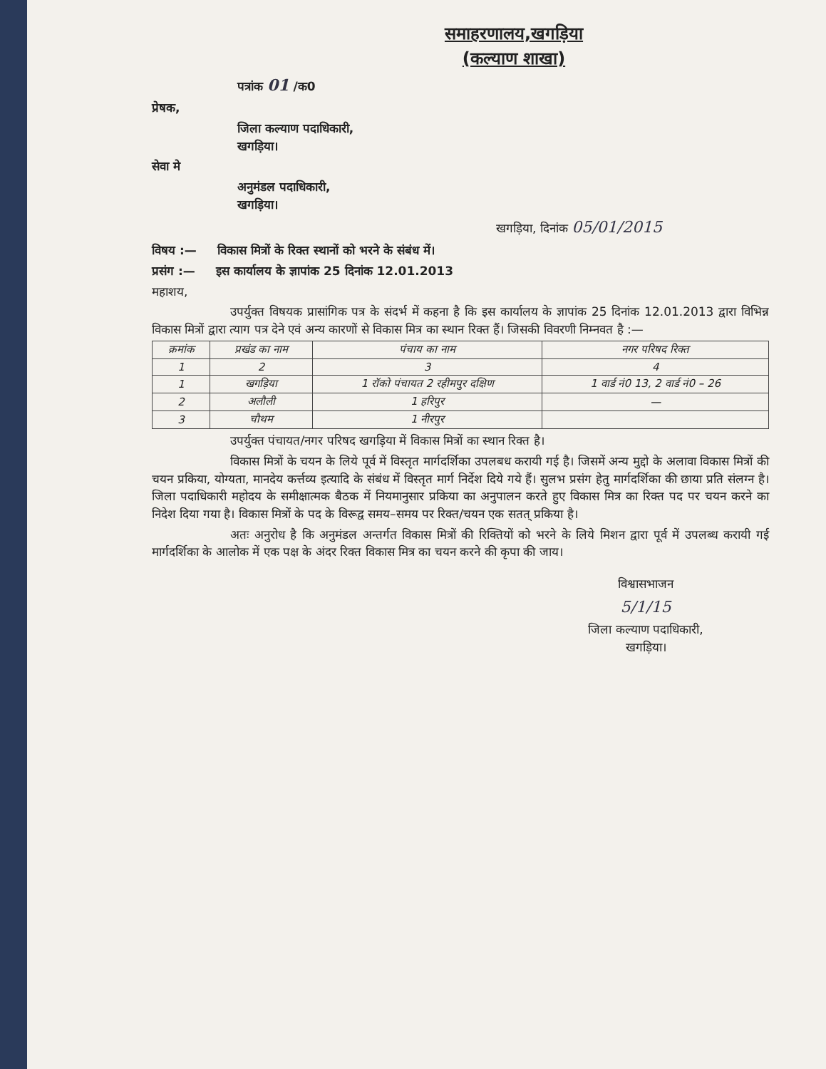समाहरणालय,खगड़िया
(कल्याण शाखा)
पत्रांक 01 /क0
प्रेषक,
जिला कल्याण पदाधिकारी,
खगड़िया।
सेवा मे
अनुमंडल पदाधिकारी,
खगड़िया।
खगड़िया, दिनांक 05/01/2015
विषय :— विकास मित्रों के रिक्त स्थानों को भरने के संबंध में।
प्रसंग :— इस कार्यालय के ज्ञापांक 25 दिनांक 12.01.2013
महाशय,
उपर्युक्त विषयक प्रासांगिक पत्र के संदर्भ में कहना है कि इस कार्यालय के ज्ञापांक 25 दिनांक 12.01.2013 द्वारा विभिन्न विकास मित्रों द्वारा त्याग पत्र देने एवं अन्य कारणों से विकास मित्र का स्थान रिक्त हैं। जिसकी विवरणी निम्नवत है :—
| क्रमांक | प्रखंड का नाम | पंचाय का नाम | नगर परिषद रिक्त |
| --- | --- | --- | --- |
| 1 | 2 | 3 | 4 |
| 1 | खगड़िया | 1 रॉको पंचायत 2 रहीमपुर दक्षिण | 1 वार्ड नं0 13, 2 वार्ड नं0 – 26 |
| 2 | अलौली | 1 हरिपुर | — |
| 3 | चौथम | 1 नीरपुर | |
उपर्युक्त पंचायत/नगर परिषद खगड़िया में विकास मित्रों का स्थान रिक्त है।
विकास मित्रों के चयन के लिये पूर्व में विस्तृत मार्गदर्शिका उपलबध करायी गई है। जिसमें अन्य मुद्दो के अलावा विकास मित्रों की चयन प्रकिया, योग्यता, मानदेय कर्त्तव्य इत्यादि के संबंध में विस्तृत मार्ग निर्देश दिये गये हैं। सुलभ प्रसंग हेतु मार्गदर्शिका की छाया प्रति संलग्न है। जिला पदाधिकारी महोदय के समीक्षात्मक बैठक में नियमानुसार प्रकिया का अनुपालन करते हुए विकास मित्र का रिक्त पद पर चयन करने का निदेश दिया गया है। विकास मित्रों के पद के विरूद्व समय–समय पर रिक्त/चयन एक सतत् प्रकिया है।
अतः अनुरोध है कि अनुमंडल अन्तर्गत विकास मित्रों की रिक्तियों को भरने के लिये मिशन द्वारा पूर्व में उपलब्ध करायी गई मार्गदर्शिका के आलोक में एक पक्ष के अंदर रिक्त विकास मित्र का चयन करने की कृपा की जाय।
विश्वासभाजन
5/1/15
जिला कल्याण पदाधिकारी,
खगड़िया।